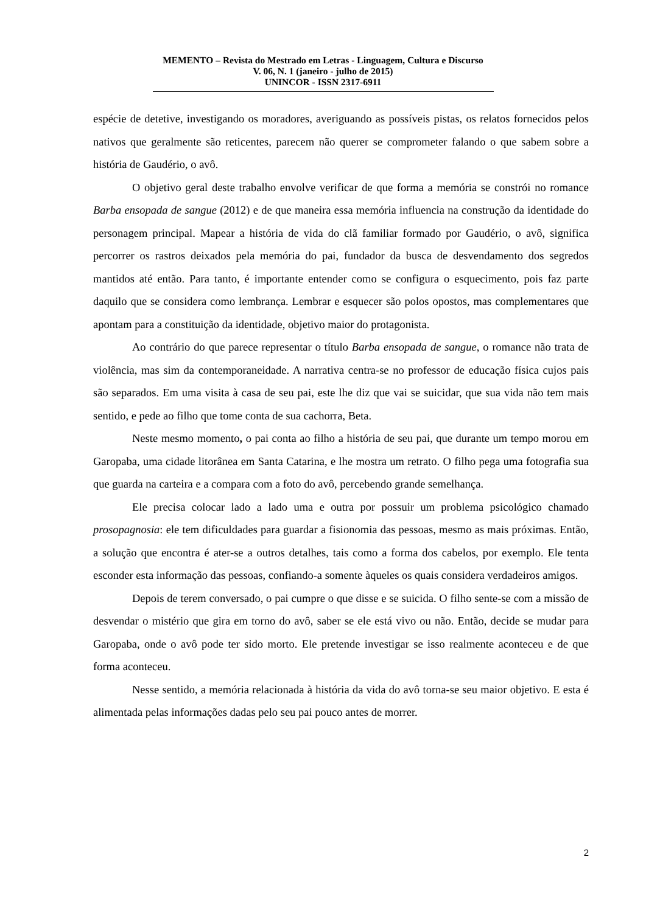MEMENTO – Revista do Mestrado em Letras - Linguagem, Cultura e Discurso
V. 06, N. 1 (janeiro - julho de 2015)
UNINCOR - ISSN 2317-6911
espécie de detetive, investigando os moradores, averiguando as possíveis pistas, os relatos fornecidos pelos nativos que geralmente são reticentes, parecem não querer se comprometer falando o que sabem sobre a história de Gaudério, o avô.
O objetivo geral deste trabalho envolve verificar de que forma a memória se constrói no romance Barba ensopada de sangue (2012) e de que maneira essa memória influencia na construção da identidade do personagem principal. Mapear a história de vida do clã familiar formado por Gaudério, o avô, significa percorrer os rastros deixados pela memória do pai, fundador da busca de desvendamento dos segredos mantidos até então. Para tanto, é importante entender como se configura o esquecimento, pois faz parte daquilo que se considera como lembrança. Lembrar e esquecer são polos opostos, mas complementares que apontam para a constituição da identidade, objetivo maior do protagonista.
Ao contrário do que parece representar o título Barba ensopada de sangue, o romance não trata de violência, mas sim da contemporaneidade. A narrativa centra-se no professor de educação física cujos pais são separados. Em uma visita à casa de seu pai, este lhe diz que vai se suicidar, que sua vida não tem mais sentido, e pede ao filho que tome conta de sua cachorra, Beta.
Neste mesmo momento, o pai conta ao filho a história de seu pai, que durante um tempo morou em Garopaba, uma cidade litorânea em Santa Catarina, e lhe mostra um retrato. O filho pega uma fotografia sua que guarda na carteira e a compara com a foto do avô, percebendo grande semelhança.
Ele precisa colocar lado a lado uma e outra por possuir um problema psicológico chamado prosopagnosia: ele tem dificuldades para guardar a fisionomia das pessoas, mesmo as mais próximas. Então, a solução que encontra é ater-se a outros detalhes, tais como a forma dos cabelos, por exemplo. Ele tenta esconder esta informação das pessoas, confiando-a somente àqueles os quais considera verdadeiros amigos.
Depois de terem conversado, o pai cumpre o que disse e se suicida. O filho sente-se com a missão de desvendar o mistério que gira em torno do avô, saber se ele está vivo ou não. Então, decide se mudar para Garopaba, onde o avô pode ter sido morto. Ele pretende investigar se isso realmente aconteceu e de que forma aconteceu.
Nesse sentido, a memória relacionada à história da vida do avô torna-se seu maior objetivo. E esta é alimentada pelas informações dadas pelo seu pai pouco antes de morrer.
2